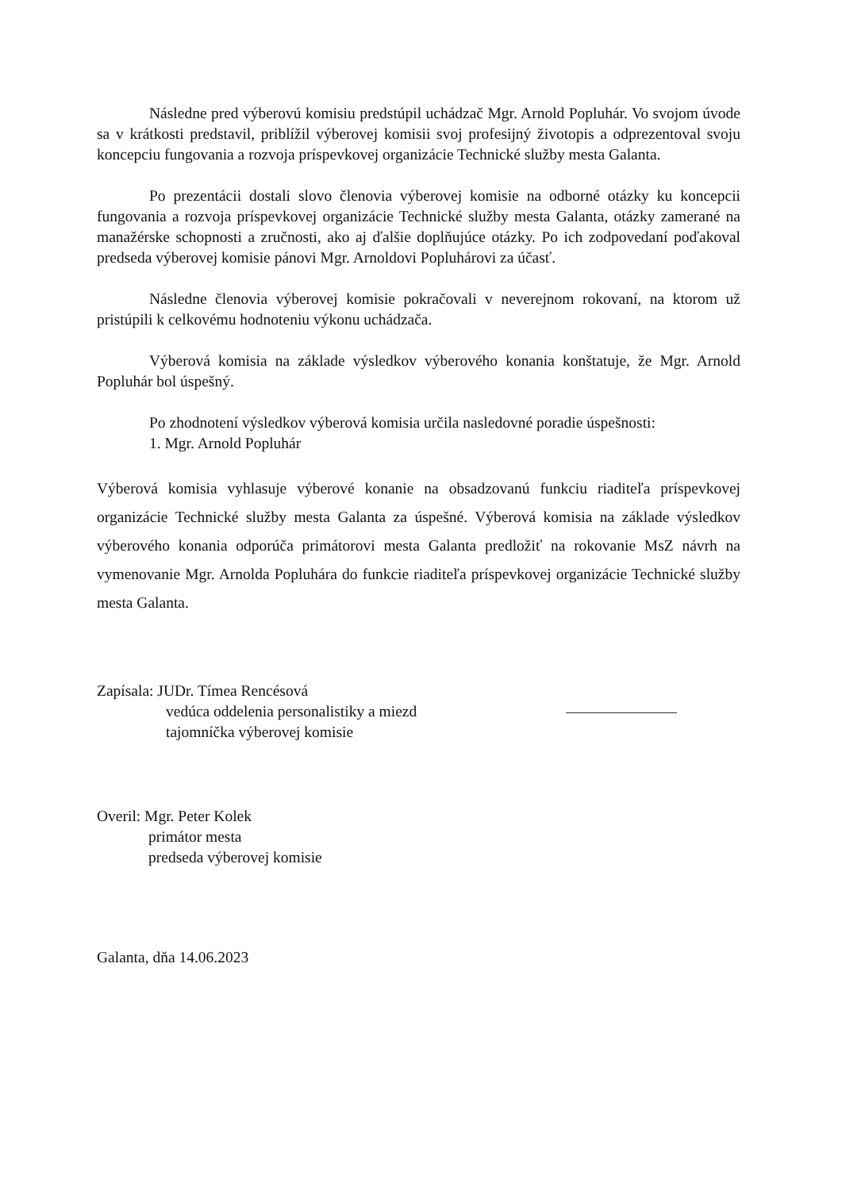Následne pred výberovú komisiu predstúpil uchádzač Mgr. Arnold Popluhár. Vo svojom úvode sa v krátkosti predstavil, priblížil výberovej komisii svoj profesijný životopis a odprezentoval svoju koncepciu fungovania a rozvoja príspevkovej organizácie Technické služby mesta Galanta.
Po prezentácii dostali slovo členovia výberovej komisie na odborné otázky ku koncepcii fungovania a rozvoja príspevkovej organizácie Technické služby mesta Galanta, otázky zamerané na manažérske schopnosti a zručnosti, ako aj ďalšie doplňujúce otázky. Po ich zodpovedaní poďakoval predseda výberovej komisie pánovi Mgr. Arnoldovi Popluhárovi za účasť.
Následne členovia výberovej komisie pokračovali v neverejnom rokovaní, na ktorom už pristúpili k celkovému hodnoteniu výkonu uchádzača.
Výberová komisia na základe výsledkov výberového konania konštatuje, že Mgr. Arnold Popluhár bol úspešný.
Po zhodnotení výsledkov výberová komisia určila nasledovné poradie úspešnosti:
1. Mgr. Arnold Popluhár
Výberová komisia vyhlasuje výberové konanie na obsadzovanú funkciu riaditeľa príspevkovej organizácie Technické služby mesta Galanta za úspešné. Výberová komisia na základe výsledkov výberového konania odporúča primátorovi mesta Galanta predložiť na rokovanie MsZ návrh na vymenovanie Mgr. Arnolda Popluhára do funkcie riaditeľa príspevkovej organizácie Technické služby mesta Galanta.
Zapísala: JUDr. Tímea Rencésová
vedúca oddelenia personalistiky a miezd
tajomníčka výberovej komisie
Overil: Mgr. Peter Kolek
primátor mesta
predseda výberovej komisie
Galanta, dňa 14.06.2023